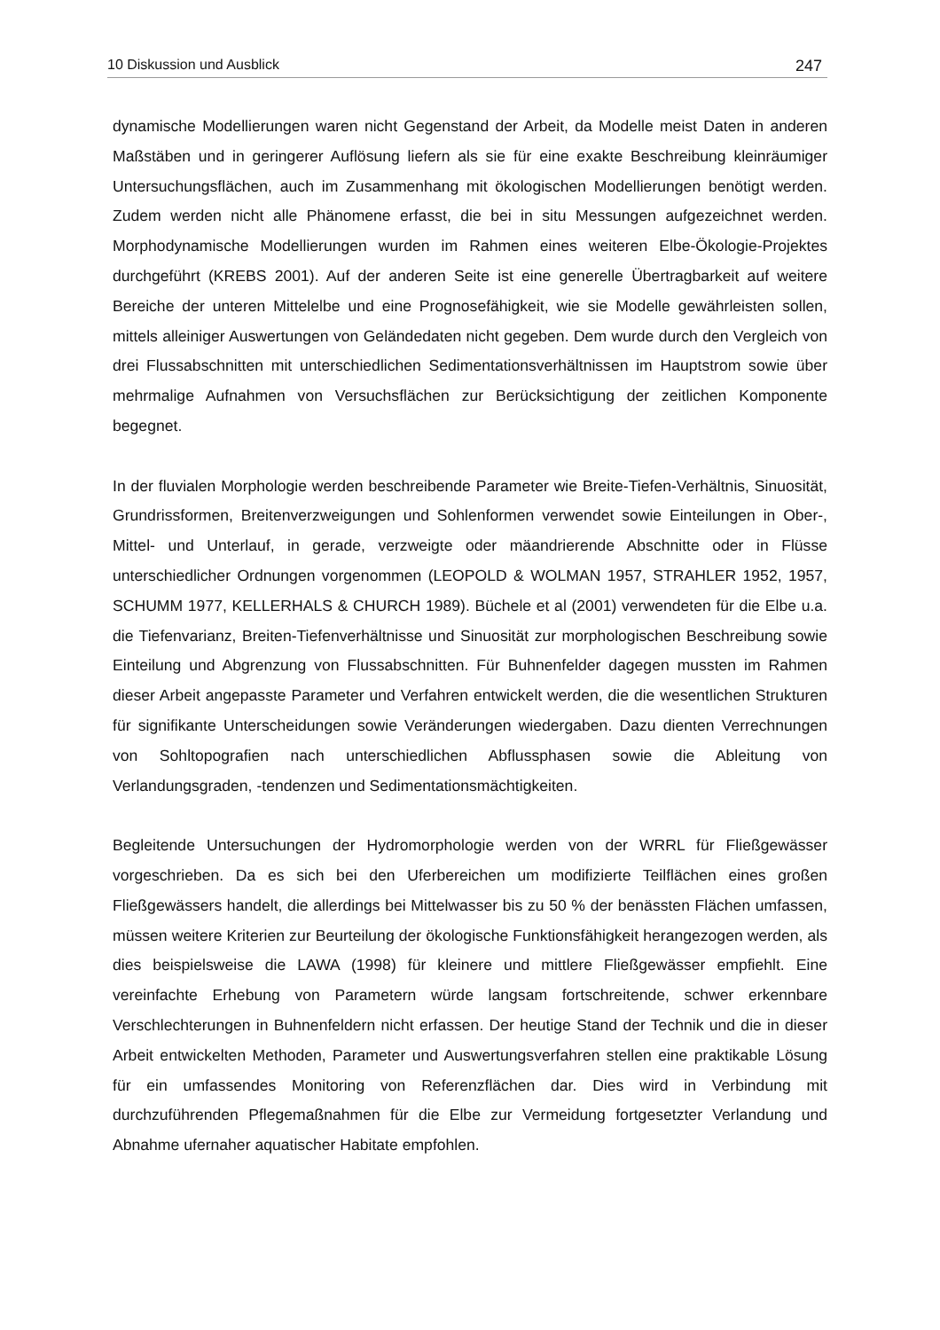10 Diskussion und Ausblick 247
dynamische Modellierungen waren nicht Gegenstand der Arbeit, da Modelle meist Daten in anderen Maßstäben und in geringerer Auflösung liefern als sie für eine exakte Beschreibung kleinräumiger Untersuchungsflächen, auch im Zusammenhang mit ökologischen Modellierungen benötigt werden. Zudem werden nicht alle Phänomene erfasst, die bei in situ Messungen aufgezeichnet werden. Morphodynamische Modellierungen wurden im Rahmen eines weiteren Elbe-Ökologie-Projektes durchgeführt (KREBS 2001). Auf der anderen Seite ist eine generelle Übertragbarkeit auf weitere Bereiche der unteren Mittelelbe und eine Prognosefähigkeit, wie sie Modelle gewährleisten sollen, mittels alleiniger Auswertungen von Geländedaten nicht gegeben. Dem wurde durch den Vergleich von drei Flussabschnitten mit unterschiedlichen Sedimentationsverhältnissen im Hauptstrom sowie über mehrmalige Aufnahmen von Versuchsflächen zur Berücksichtigung der zeitlichen Komponente begegnet.
In der fluvialen Morphologie werden beschreibende Parameter wie Breite-Tiefen-Verhältnis, Sinuosität, Grundrissformen, Breitenverzweigungen und Sohlenformen verwendet sowie Einteilungen in Ober-, Mittel- und Unterlauf, in gerade, verzweigte oder mäandrierende Abschnitte oder in Flüsse unterschiedlicher Ordnungen vorgenommen (LEOPOLD & WOLMAN 1957, STRAHLER 1952, 1957, SCHUMM 1977, KELLERHALS & CHURCH 1989). Büchele et al (2001) verwendeten für die Elbe u.a. die Tiefenvarianz, Breiten-Tiefenverhältnisse und Sinuosität zur morphologischen Beschreibung sowie Einteilung und Abgrenzung von Flussabschnitten. Für Buhnenfelder dagegen mussten im Rahmen dieser Arbeit angepasste Parameter und Verfahren entwickelt werden, die die wesentlichen Strukturen für signifikante Unterscheidungen sowie Veränderungen wiedergaben. Dazu dienten Verrechnungen von Sohltopografien nach unterschiedlichen Abflussphasen sowie die Ableitung von Verlandungsgraden, -tendenzen und Sedimentationsmächtigkeiten.
Begleitende Untersuchungen der Hydromorphologie werden von der WRRL für Fließgewässer vorgeschrieben. Da es sich bei den Uferbereichen um modifizierte Teilflächen eines großen Fließgewässers handelt, die allerdings bei Mittelwasser bis zu 50 % der benässten Flächen umfassen, müssen weitere Kriterien zur Beurteilung der ökologische Funktionsfähigkeit herangezogen werden, als dies beispielsweise die LAWA (1998) für kleinere und mittlere Fließgewässer empfiehlt. Eine vereinfachte Erhebung von Parametern würde langsam fortschreitende, schwer erkennbare Verschlechterungen in Buhnenfeldern nicht erfassen. Der heutige Stand der Technik und die in dieser Arbeit entwickelten Methoden, Parameter und Auswertungsverfahren stellen eine praktikable Lösung für ein umfassendes Monitoring von Referenzflächen dar. Dies wird in Verbindung mit durchzuführenden Pflegemaßnahmen für die Elbe zur Vermeidung fortgesetzter Verlandung und Abnahme ufernaher aquatischer Habitate empfohlen.